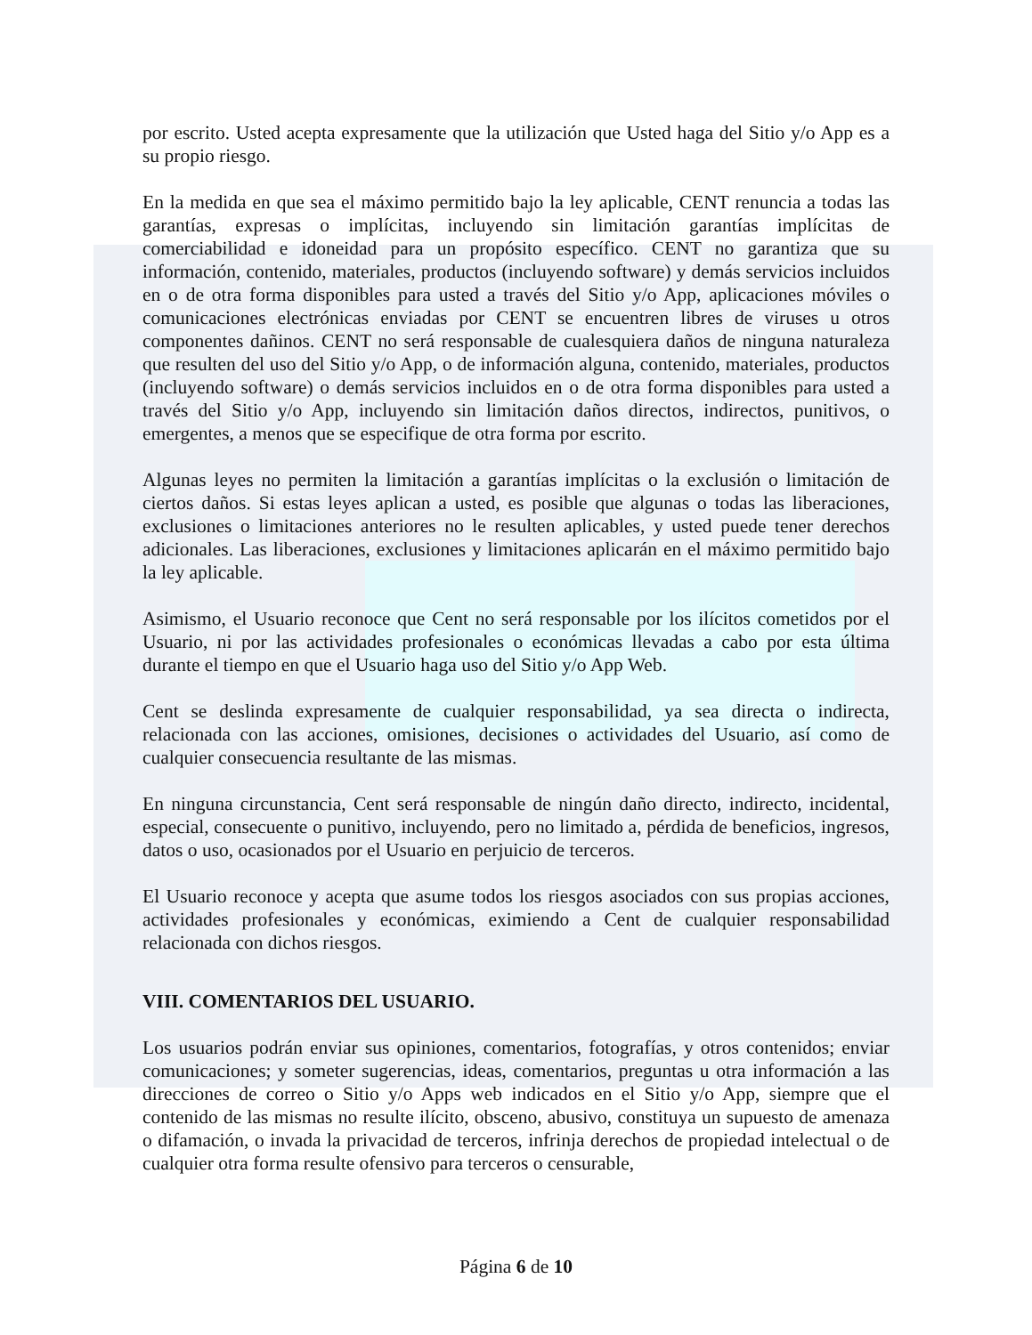por escrito. Usted acepta expresamente que la utilización que Usted haga del Sitio y/o App es a su propio riesgo.
En la medida en que sea el máximo permitido bajo la ley aplicable, CENT renuncia a todas las garantías, expresas o implícitas, incluyendo sin limitación garantías implícitas de comerciabilidad e idoneidad para un propósito específico. CENT no garantiza que su información, contenido, materiales, productos (incluyendo software) y demás servicios incluidos en o de otra forma disponibles para usted a través del Sitio y/o App, aplicaciones móviles o comunicaciones electrónicas enviadas por CENT se encuentren libres de viruses u otros componentes dañinos. CENT no será responsable de cualesquiera daños de ninguna naturaleza que resulten del uso del Sitio y/o App, o de información alguna, contenido, materiales, productos (incluyendo software) o demás servicios incluidos en o de otra forma disponibles para usted a través del Sitio y/o App, incluyendo sin limitación daños directos, indirectos, punitivos, o emergentes, a menos que se especifique de otra forma por escrito.
Algunas leyes no permiten la limitación a garantías implícitas o la exclusión o limitación de ciertos daños. Si estas leyes aplican a usted, es posible que algunas o todas las liberaciones, exclusiones o limitaciones anteriores no le resulten aplicables, y usted puede tener derechos adicionales. Las liberaciones, exclusiones y limitaciones aplicarán en el máximo permitido bajo la ley aplicable.
Asimismo, el Usuario reconoce que Cent no será responsable por los ilícitos cometidos por el Usuario, ni por las actividades profesionales o económicas llevadas a cabo por esta última durante el tiempo en que el Usuario haga uso del Sitio y/o App Web.
Cent se deslinda expresamente de cualquier responsabilidad, ya sea directa o indirecta, relacionada con las acciones, omisiones, decisiones o actividades del Usuario, así como de cualquier consecuencia resultante de las mismas.
En ninguna circunstancia, Cent será responsable de ningún daño directo, indirecto, incidental, especial, consecuente o punitivo, incluyendo, pero no limitado a, pérdida de beneficios, ingresos, datos o uso, ocasionados por el Usuario en perjuicio de terceros.
El Usuario reconoce y acepta que asume todos los riesgos asociados con sus propias acciones, actividades profesionales y económicas, eximiendo a Cent de cualquier responsabilidad relacionada con dichos riesgos.
VIII. COMENTARIOS DEL USUARIO.
Los usuarios podrán enviar sus opiniones, comentarios, fotografías, y otros contenidos; enviar comunicaciones; y someter sugerencias, ideas, comentarios, preguntas u otra información a las direcciones de correo o Sitio y/o Apps web indicados en el Sitio y/o App, siempre que el contenido de las mismas no resulte ilícito, obsceno, abusivo, constituya un supuesto de amenaza o difamación, o invada la privacidad de terceros, infrinja derechos de propiedad intelectual o de cualquier otra forma resulte ofensivo para terceros o censurable,
Página 6 de 10